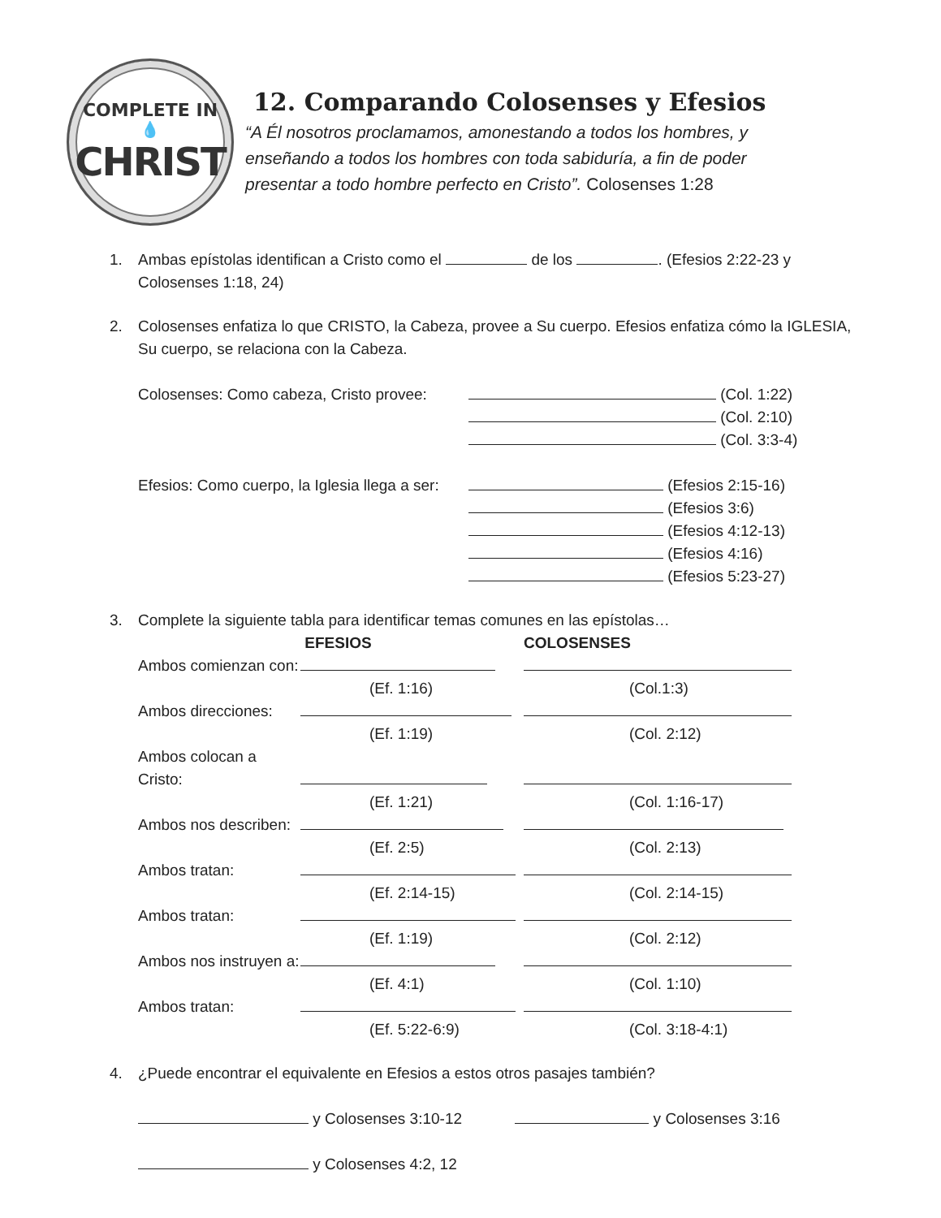COMPLETE IN
💧
CHRIST
12. Comparando Colosenses y Efesios
“A Él nosotros proclamamos, amonestando a todos los hombres, y
enseñando a todos los hombres con toda sabiduría, a fin de poder
presentar a todo hombre perfecto en Cristo”. Colosenses 1:28
1. Ambas epístolas identifican a Cristo como el de los . (Efesios 2:22-23 y Colosenses 1:18, 24)
2. Colosenses enfatiza lo que CRISTO, la Cabeza, provee a Su cuerpo. Efesios enfatiza cómo la IGLESIA, Su cuerpo, se relaciona con la Cabeza.
| Colosenses: Como cabeza, Cristo provee: | (Col. 1:22) |
| | (Col. 2:10) |
| | (Col. 3:3-4) |
| Efesios: Como cuerpo, la Iglesia llega a ser: | (Efesios 2:15-16) |
| | (Efesios 3:6) |
| | (Efesios 4:12-13) |
| | (Efesios 4:16) |
| | (Efesios 5:23-27) |
3. Complete la siguiente tabla para identificar temas comunes en las epístolas…
| | EFESIOS | COLOSENSES |
| --- | --- | --- |
| Ambos comienzan con: | | |
| | (Ef. 1:16) | (Col.1:3) |
| Ambos direcciones: | | |
| | (Ef. 1:19) | (Col. 2:12) |
| Ambos colocan a Cristo: | | |
| | (Ef. 1:21) | (Col. 1:16-17) |
| Ambos nos describen: | | |
| | (Ef. 2:5) | (Col. 2:13) |
| Ambos tratan: | | |
| | (Ef. 2:14-15) | (Col. 2:14-15) |
| Ambos tratan: | | |
| | (Ef. 1:19) | (Col. 2:12) |
| Ambos nos instruyen a: | | |
| | (Ef. 4:1) | (Col. 1:10) |
| Ambos tratan: | | |
| | (Ef. 5:22-6:9) | (Col. 3:18-4:1) |
4. ¿Puede encontrar el equivalente en Efesios a estos otros pasajes también?
y Colosenses 3:10-12 y Colosenses 3:16
y Colosenses 4:2, 12